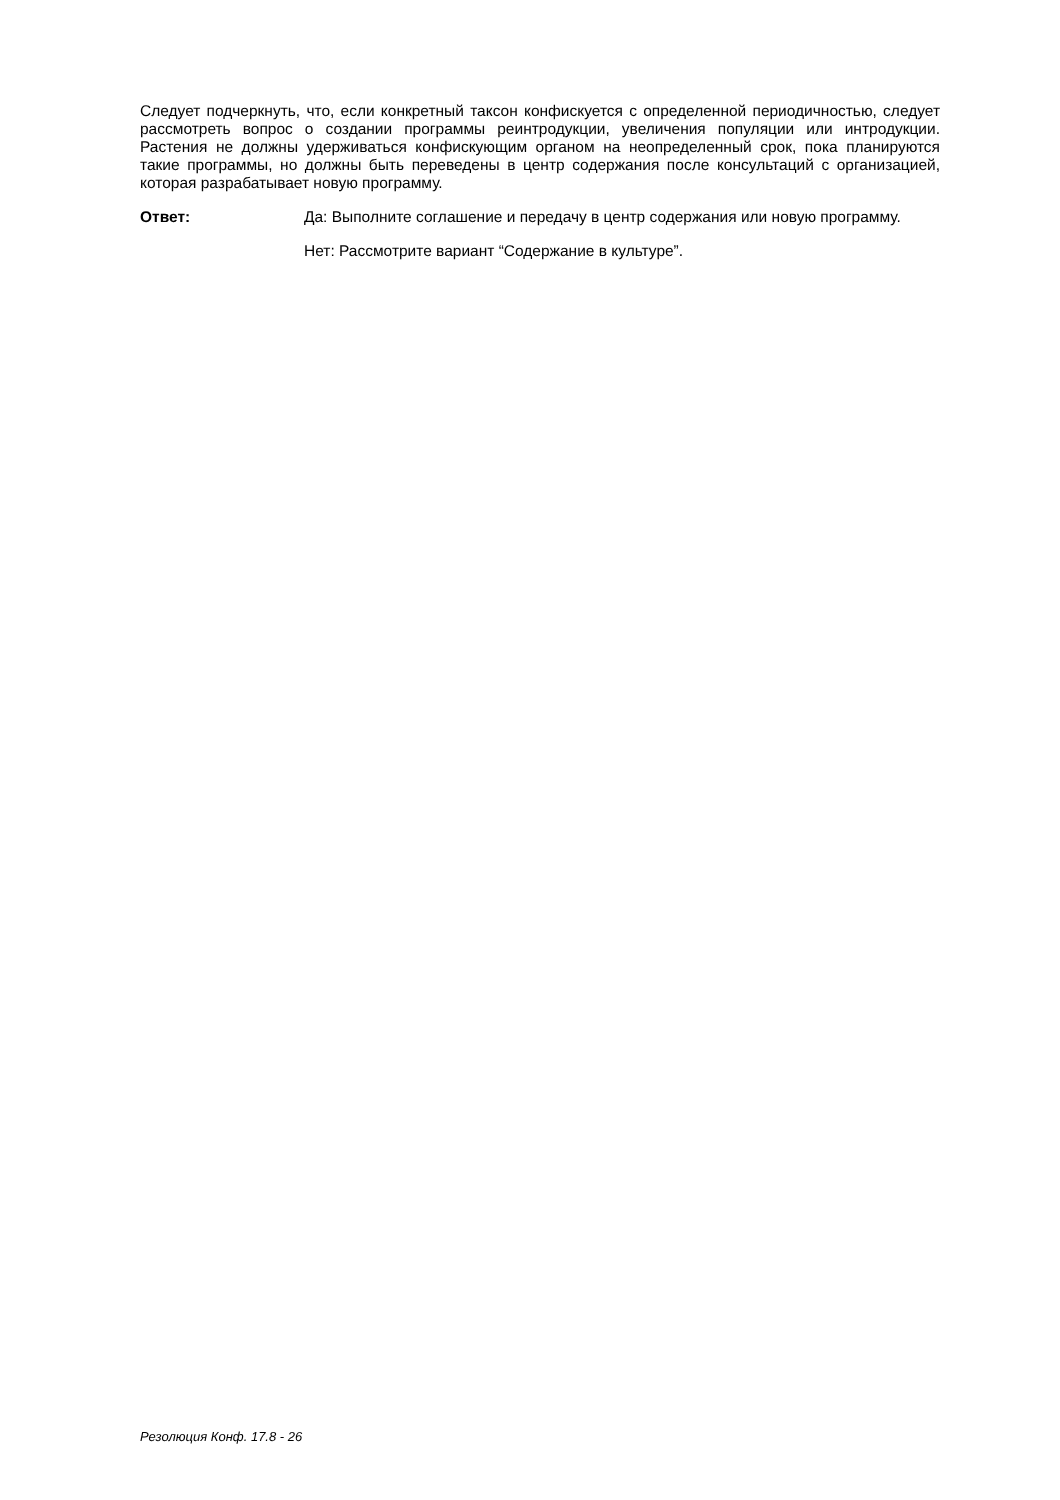Следует подчеркнуть, что, если конкретный таксон конфискуется с определенной периодичностью, следует рассмотреть вопрос о создании программы реинтродукции, увеличения популяции или интродукции. Растения не должны удерживаться конфискующим органом на неопределенный срок, пока планируются такие программы, но должны быть переведены в центр содержания после консультаций с организацией, которая разрабатывает новую программу.
Ответ: Да: Выполните соглашение и передачу в центр содержания или новую программу.
Нет: Рассмотрите вариант “Содержание в культуре”.
Резолюция Конф. 17.8 - 26